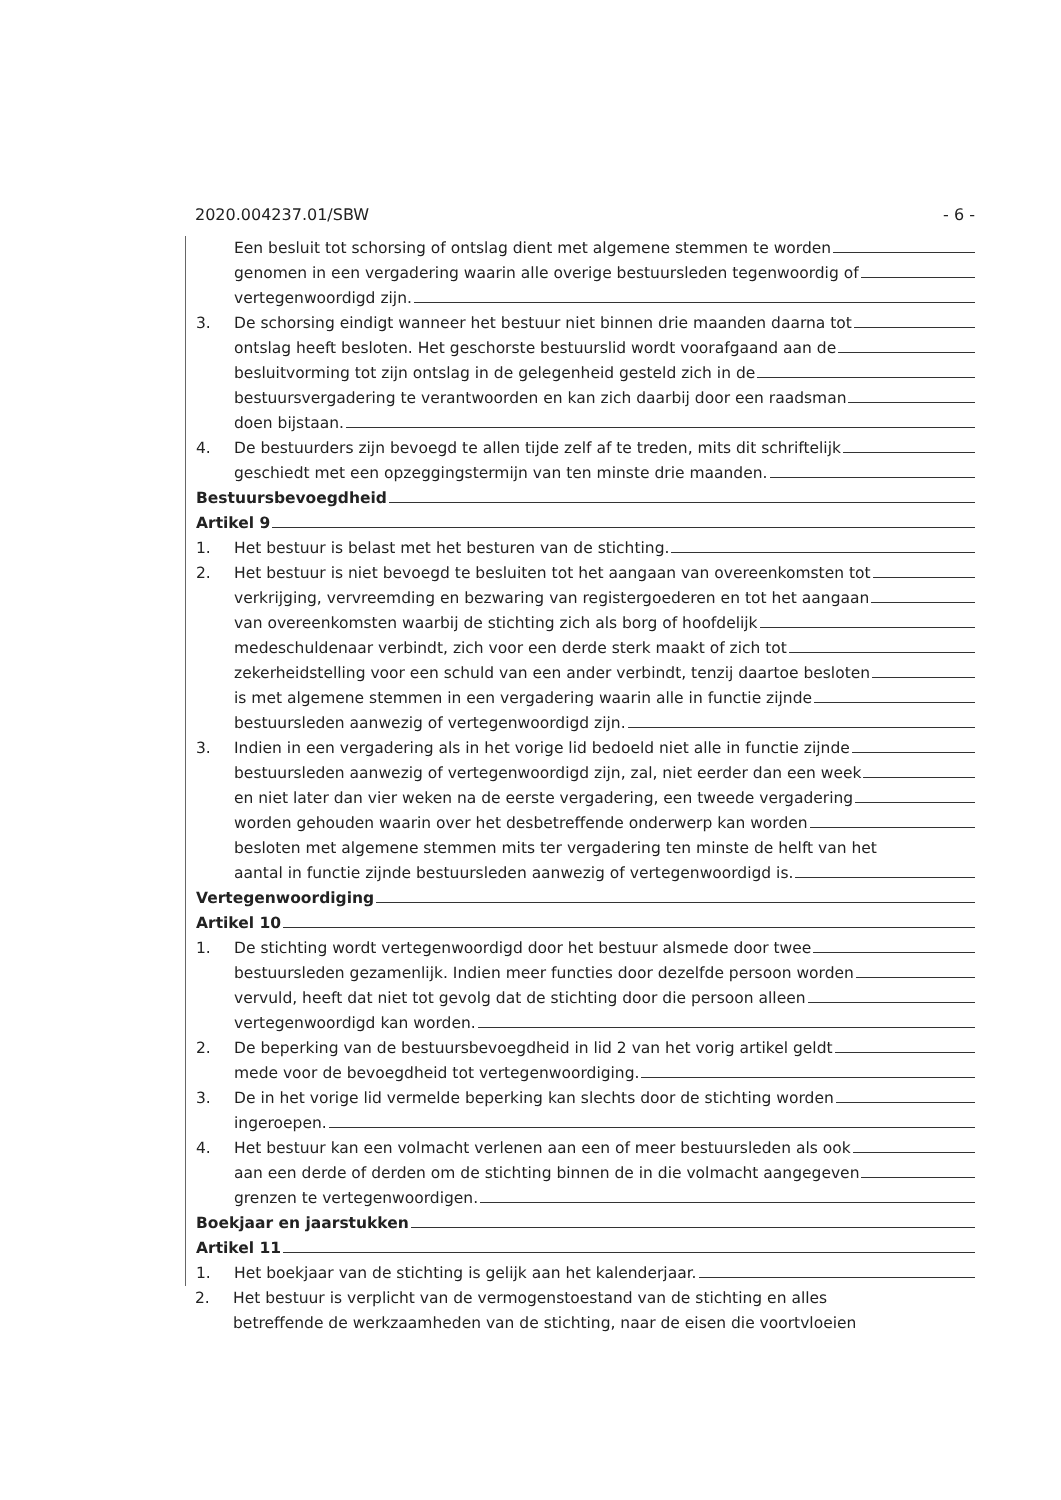2020.004237.01/SBW - 6 -
Een besluit tot schorsing of ontslag dient met algemene stemmen te worden
genomen in een vergadering waarin alle overige bestuursleden tegenwoordig of
vertegenwoordigd zijn.
3. De schorsing eindigt wanneer het bestuur niet binnen drie maanden daarna tot
ontslag heeft besloten. Het geschorste bestuurslid wordt voorafgaand aan de
besluitvorming tot zijn ontslag in de gelegenheid gesteld zich in de
bestuursvergadering te verantwoorden en kan zich daarbij door een raadsman
doen bijstaan.
4. De bestuurders zijn bevoegd te allen tijde zelf af te treden, mits dit schriftelijk
geschiedt met een opzeggingstermijn van ten minste drie maanden.
Bestuursbevoegdheid
Artikel 9
1. Het bestuur is belast met het besturen van de stichting.
2. Het bestuur is niet bevoegd te besluiten tot het aangaan van overeenkomsten tot
verkrijging, vervreemding en bezwaring van registergoederen en tot het aangaan
van overeenkomsten waarbij de stichting zich als borg of hoofdelijk
medeschuldenaar verbindt, zich voor een derde sterk maakt of zich tot
zekerheidstelling voor een schuld van een ander verbindt, tenzij daartoe besloten
is met algemene stemmen in een vergadering waarin alle in functie zijnde
bestuursleden aanwezig of vertegenwoordigd zijn.
3. Indien in een vergadering als in het vorige lid bedoeld niet alle in functie zijnde
bestuursleden aanwezig of vertegenwoordigd zijn, zal, niet eerder dan een week
en niet later dan vier weken na de eerste vergadering, een tweede vergadering
worden gehouden waarin over het desbetreffende onderwerp kan worden
besloten met algemene stemmen mits ter vergadering ten minste de helft van het
aantal in functie zijnde bestuursleden aanwezig of vertegenwoordigd is.
Vertegenwoordiging
Artikel 10
1. De stichting wordt vertegenwoordigd door het bestuur alsmede door twee
bestuursleden gezamenlijk. Indien meer functies door dezelfde persoon worden
vervuld, heeft dat niet tot gevolg dat de stichting door die persoon alleen
vertegenwoordigd kan worden.
2. De beperking van de bestuursbevoegdheid in lid 2 van het vorig artikel geldt
mede voor de bevoegdheid tot vertegenwoordiging.
3. De in het vorige lid vermelde beperking kan slechts door de stichting worden
ingeroepen.
4. Het bestuur kan een volmacht verlenen aan een of meer bestuursleden als ook
aan een derde of derden om de stichting binnen de in die volmacht aangegeven
grenzen te vertegenwoordigen.
Boekjaar en jaarstukken
Artikel 11
1. Het boekjaar van de stichting is gelijk aan het kalenderjaar.
2. Het bestuur is verplicht van de vermogenstoestand van de stichting en alles
betreffende de werkzaamheden van de stichting, naar de eisen die voortvloeien